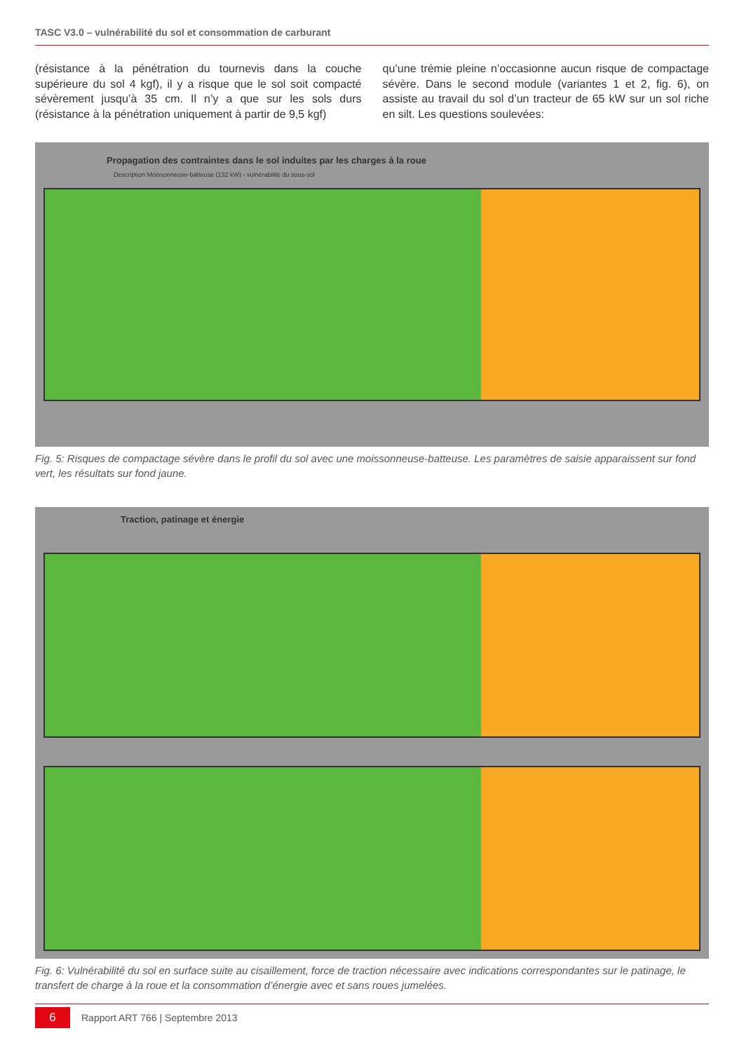TASC V3.0 – vulnérabilité du sol et consommation de carburant
(résistance à la pénétration du tournevis dans la couche supérieure du sol 4 kgf), il y a risque que le sol soit compacté sévèrement jusqu’à 35 cm. Il n’y a que sur les sols durs (résistance à la pénétration uniquement à partir de 9,5 kgf)
qu’une trémie pleine n’occasionne aucun risque de compactage sévère. Dans le second module (variantes 1 et 2, fig. 6), on assiste au travail du sol d’un tracteur de 65 kW sur un sol riche en silt. Les questions soulevées:
Propagation des contraintes dans le sol induites par les charges à la roue
Description Moissonneuse-batteuse (132 kW) - vulnérabilité du sous-sol
Fig. 5: Risques de compactage sévère dans le profil du sol avec une moissonneuse-batteuse. Les paramètres de saisie apparaissent sur fond vert, les résultats sur fond jaune.
Traction, patinage et énergie
Fig. 6: Vulnérabilité du sol en surface suite au cisaillement, force de traction nécessaire avec indications correspondantes sur le patinage, le transfert de charge à la roue et la consommation d’énergie avec et sans roues jumelées.
6
Rapport ART 766 | Septembre 2013